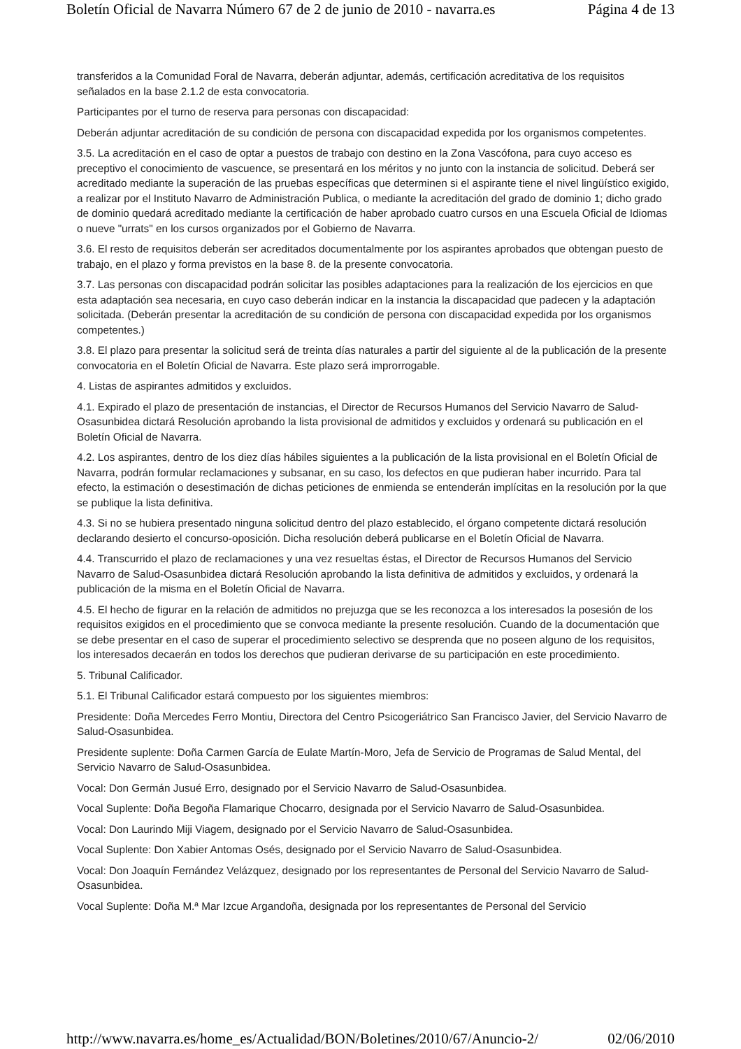Boletín Oficial de Navarra Número 67 de 2 de junio de 2010 - navarra.es Página 4 de 13
transferidos a la Comunidad Foral de Navarra, deberán adjuntar, además, certificación acreditativa de los requisitos señalados en la base 2.1.2 de esta convocatoria.
Participantes por el turno de reserva para personas con discapacidad:
Deberán adjuntar acreditación de su condición de persona con discapacidad expedida por los organismos competentes.
3.5. La acreditación en el caso de optar a puestos de trabajo con destino en la Zona Vascófona, para cuyo acceso es preceptivo el conocimiento de vascuence, se presentará en los méritos y no junto con la instancia de solicitud. Deberá ser acreditado mediante la superación de las pruebas específicas que determinen si el aspirante tiene el nivel lingüístico exigido, a realizar por el Instituto Navarro de Administración Publica, o mediante la acreditación del grado de dominio 1; dicho grado de dominio quedará acreditado mediante la certificación de haber aprobado cuatro cursos en una Escuela Oficial de Idiomas o nueve "urrats" en los cursos organizados por el Gobierno de Navarra.
3.6. El resto de requisitos deberán ser acreditados documentalmente por los aspirantes aprobados que obtengan puesto de trabajo, en el plazo y forma previstos en la base 8. de la presente convocatoria.
3.7. Las personas con discapacidad podrán solicitar las posibles adaptaciones para la realización de los ejercicios en que esta adaptación sea necesaria, en cuyo caso deberán indicar en la instancia la discapacidad que padecen y la adaptación solicitada. (Deberán presentar la acreditación de su condición de persona con discapacidad expedida por los organismos competentes.)
3.8. El plazo para presentar la solicitud será de treinta días naturales a partir del siguiente al de la publicación de la presente convocatoria en el Boletín Oficial de Navarra. Este plazo será improrrogable.
4. Listas de aspirantes admitidos y excluidos.
4.1. Expirado el plazo de presentación de instancias, el Director de Recursos Humanos del Servicio Navarro de Salud-Osasunbidea dictará Resolución aprobando la lista provisional de admitidos y excluidos y ordenará su publicación en el Boletín Oficial de Navarra.
4.2. Los aspirantes, dentro de los diez días hábiles siguientes a la publicación de la lista provisional en el Boletín Oficial de Navarra, podrán formular reclamaciones y subsanar, en su caso, los defectos en que pudieran haber incurrido. Para tal efecto, la estimación o desestimación de dichas peticiones de enmienda se entenderán implícitas en la resolución por la que se publique la lista definitiva.
4.3. Si no se hubiera presentado ninguna solicitud dentro del plazo establecido, el órgano competente dictará resolución declarando desierto el concurso-oposición. Dicha resolución deberá publicarse en el Boletín Oficial de Navarra.
4.4. Transcurrido el plazo de reclamaciones y una vez resueltas éstas, el Director de Recursos Humanos del Servicio Navarro de Salud-Osasunbidea dictará Resolución aprobando la lista definitiva de admitidos y excluidos, y ordenará la publicación de la misma en el Boletín Oficial de Navarra.
4.5. El hecho de figurar en la relación de admitidos no prejuzga que se les reconozca a los interesados la posesión de los requisitos exigidos en el procedimiento que se convoca mediante la presente resolución. Cuando de la documentación que se debe presentar en el caso de superar el procedimiento selectivo se desprenda que no poseen alguno de los requisitos, los interesados decaerán en todos los derechos que pudieran derivarse de su participación en este procedimiento.
5. Tribunal Calificador.
5.1. El Tribunal Calificador estará compuesto por los siguientes miembros:
Presidente: Doña Mercedes Ferro Montiu, Directora del Centro Psicogeriátrico San Francisco Javier, del Servicio Navarro de Salud-Osasunbidea.
Presidente suplente: Doña Carmen García de Eulate Martín-Moro, Jefa de Servicio de Programas de Salud Mental, del Servicio Navarro de Salud-Osasunbidea.
Vocal: Don Germán Jusué Erro, designado por el Servicio Navarro de Salud-Osasunbidea.
Vocal Suplente: Doña Begoña Flamarique Chocarro, designada por el Servicio Navarro de Salud-Osasunbidea.
Vocal: Don Laurindo Miji Viagem, designado por el Servicio Navarro de Salud-Osasunbidea.
Vocal Suplente: Don Xabier Antomas Osés, designado por el Servicio Navarro de Salud-Osasunbidea.
Vocal: Don Joaquín Fernández Velázquez, designado por los representantes de Personal del Servicio Navarro de Salud-Osasunbidea.
Vocal Suplente: Doña M.ª Mar Izcue Argandoña, designada por los representantes de Personal del Servicio
http://www.navarra.es/home_es/Actualidad/BON/Boletines/2010/67/Anuncio-2/ 02/06/2010